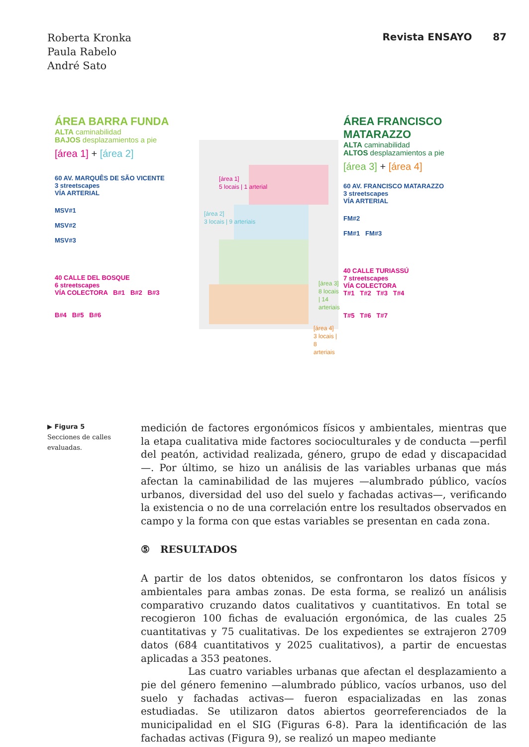Roberta Kronka
Paula Rabelo
André Sato
Revista ENSAYO 87
ÁREA BARRA FUNDA
ALTA caminabilidad
BAJOS desplazamientos a pie
[área 1] + [área 2]
60 AV. MARQUÊS DE SÃO VICENTE
3 streetscapes
VÍA ARTERIAL
MSV#1
MSV#2
MSV#3
40 CALLE DEL BOSQUE
6 streetscapes
VÍA COLECTORA B#1 B#2 B#3
B#4 B#5 B#6
[área 1]
5 locais | 1 arterial
[área 2]
3 locais | 9 arteriais
[área 3]
8 locais | 14 arteriais
[área 4]
3 locais | 8 arteriais
ÁREA FRANCISCO MATARAZZO
ALTA caminabilidad
ALTOS desplazamientos a pie
[área 3] + [área 4]
60 AV. FRANCISCO MATARAZZO
3 streetscapes
VÍA ARTERIAL
FM#2
FM#1 FM#3
40 CALLE TURIASSÚ
7 streetscapes
VÍA COLECTORA
T#1 T#2 T#3 T#4
T#5 T#6 T#7
▶ Figura 5
Secciones de calles evaluadas.
medición de factores ergonómicos físicos y ambientales, mientras que la etapa cualitativa mide factores socioculturales y de conducta —perfil del peatón, actividad realizada, género, grupo de edad y discapacidad—. Por último, se hizo un análisis de las variables urbanas que más afectan la caminabilidad de las mujeres —alumbrado público, vacíos urbanos, diversidad del uso del suelo y fachadas activas—, verificando la existencia o no de una correlación entre los resultados observados en campo y la forma con que estas variables se presentan en cada zona.
⑤ RESULTADOS
A partir de los datos obtenidos, se confrontaron los datos físicos y ambientales para ambas zonas. De esta forma, se realizó un análisis comparativo cruzando datos cualitativos y cuantitativos. En total se recogieron 100 fichas de evaluación ergonómica, de las cuales 25 cuantitativas y 75 cualitativas. De los expedientes se extrajeron 2709 datos (684 cuantitativos y 2025 cualitativos), a partir de encuestas aplicadas a 353 peatones.
Las cuatro variables urbanas que afectan el desplazamiento a pie del género femenino —alumbrado público, vacíos urbanos, uso del suelo y fachadas activas— fueron espacializadas en las zonas estudiadas. Se utilizaron datos abiertos georreferenciados de la municipalidad en el SIG (Figuras 6-8). Para la identificación de las fachadas activas (Figura 9), se realizó un mapeo mediante